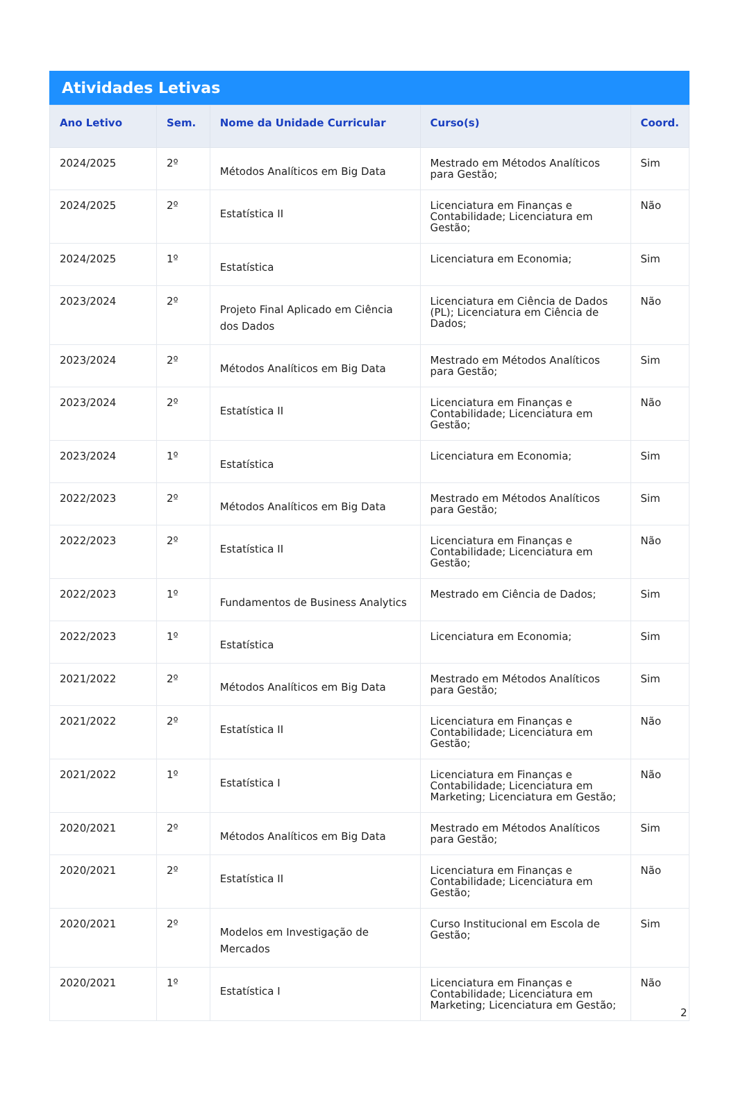Atividades Letivas
| Ano Letivo | Sem. | Nome da Unidade Curricular | Curso(s) | Coord. |
| --- | --- | --- | --- | --- |
| 2024/2025 | 2º | Métodos Analíticos em Big Data | Mestrado em Métodos Analíticos para Gestão; | Sim |
| 2024/2025 | 2º | Estatística II | Licenciatura em Finanças e Contabilidade; Licenciatura em Gestão; | Não |
| 2024/2025 | 1º | Estatística | Licenciatura em Economia; | Sim |
| 2023/2024 | 2º | Projeto Final Aplicado em Ciência dos Dados | Licenciatura em Ciência de Dados (PL); Licenciatura em Ciência de Dados; | Não |
| 2023/2024 | 2º | Métodos Analíticos em Big Data | Mestrado em Métodos Analíticos para Gestão; | Sim |
| 2023/2024 | 2º | Estatística II | Licenciatura em Finanças e Contabilidade; Licenciatura em Gestão; | Não |
| 2023/2024 | 1º | Estatística | Licenciatura em Economia; | Sim |
| 2022/2023 | 2º | Métodos Analíticos em Big Data | Mestrado em Métodos Analíticos para Gestão; | Sim |
| 2022/2023 | 2º | Estatística II | Licenciatura em Finanças e Contabilidade; Licenciatura em Gestão; | Não |
| 2022/2023 | 1º | Fundamentos de Business Analytics | Mestrado em Ciência de Dados; | Sim |
| 2022/2023 | 1º | Estatística | Licenciatura em Economia; | Sim |
| 2021/2022 | 2º | Métodos Analíticos em Big Data | Mestrado em Métodos Analíticos para Gestão; | Sim |
| 2021/2022 | 2º | Estatística II | Licenciatura em Finanças e Contabilidade; Licenciatura em Gestão; | Não |
| 2021/2022 | 1º | Estatística I | Licenciatura em Finanças e Contabilidade; Licenciatura em Marketing; Licenciatura em Gestão; | Não |
| 2020/2021 | 2º | Métodos Analíticos em Big Data | Mestrado em Métodos Analíticos para Gestão; | Sim |
| 2020/2021 | 2º | Estatística II | Licenciatura em Finanças e Contabilidade; Licenciatura em Gestão; | Não |
| 2020/2021 | 2º | Modelos em Investigação de Mercados | Curso Institucional em Escola de Gestão; | Sim |
| 2020/2021 | 1º | Estatística I | Licenciatura em Finanças e Contabilidade; Licenciatura em Marketing; Licenciatura em Gestão; | Não |
2